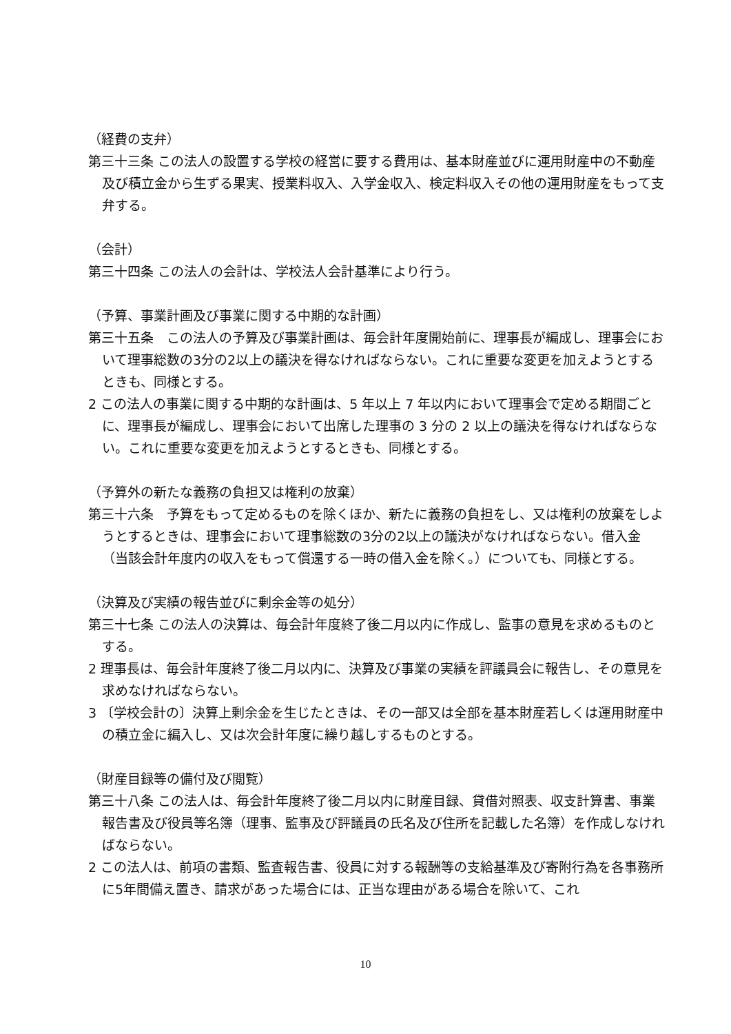（経費の支弁）
第三十三条 この法人の設置する学校の経営に要する費用は、基本財産並びに運用財産中の不動産及び積立金から生ずる果実、授業料収入、入学金収入、検定料収入その他の運用財産をもって支弁する。
（会計）
第三十四条 この法人の会計は、学校法人会計基準により行う。
（予算、事業計画及び事業に関する中期的な計画）
第三十五条　この法人の予算及び事業計画は、毎会計年度開始前に、理事長が編成し、理事会において理事総数の3分の2以上の議決を得なければならない。これに重要な変更を加えようとするときも、同様とする。
2 この法人の事業に関する中期的な計画は、5 年以上 7 年以内において理事会で定める期間ごとに、理事長が編成し、理事会において出席した理事の 3 分の 2 以上の議決を得なければならない。これに重要な変更を加えようとするときも、同様とする。
（予算外の新たな義務の負担又は権利の放棄）
第三十六条　予算をもって定めるものを除くほか、新たに義務の負担をし、又は権利の放棄をしようとするときは、理事会において理事総数の3分の2以上の議決がなければならない。借入金（当該会計年度内の収入をもって償還する一時の借入金を除く。）についても、同様とする。
（決算及び実績の報告並びに剰余金等の処分）
第三十七条 この法人の決算は、毎会計年度終了後二月以内に作成し、監事の意見を求めるものとする。
2 理事長は、毎会計年度終了後二月以内に、決算及び事業の実績を評議員会に報告し、その意見を求めなければならない。
3 〔学校会計の〕決算上剰余金を生じたときは、その一部又は全部を基本財産若しくは運用財産中の積立金に編入し、又は次会計年度に繰り越しするものとする。
（財産目録等の備付及び閲覧）
第三十八条 この法人は、毎会計年度終了後二月以内に財産目録、貸借対照表、収支計算書、事業報告書及び役員等名簿（理事、監事及び評議員の氏名及び住所を記載した名簿）を作成しなければならない。
2 この法人は、前項の書類、監査報告書、役員に対する報酬等の支給基準及び寄附行為を各事務所に5年間備え置き、請求があった場合には、正当な理由がある場合を除いて、これ
10